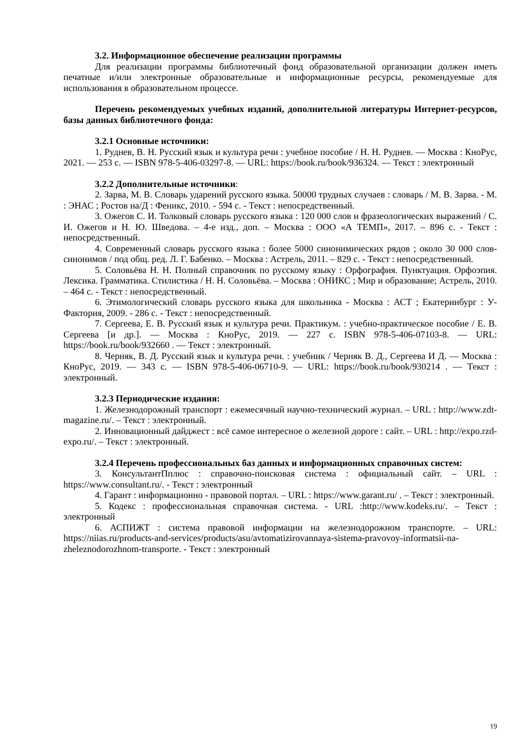3.2. Информационное обеспечение реализации программы
Для реализации программы библиотечный фонд образовательной организации должен иметь печатные и/или электронные образовательные и информационные ресурсы, рекомендуемые для использования в образовательном процессе.
Перечень рекомендуемых учебных изданий, дополнительной литературы Интернет-ресурсов, базы данных библиотечного фонда:
3.2.1 Основные источники:
1. Руднев, В. Н. Русский язык и культура речи : учебное пособие / Н. Н. Руднев. — Москва : КноРус, 2021. — 253 с. — ISBN 978-5-406-03297-8. — URL: https://book.ru/book/936324. — Текст : электронный
3.2.2 Дополнительные источники:
2. Зарва, М. В. Словарь ударений русского языка. 50000 трудных случаев : словарь / М. В. Зарва. - М. : ЭНАС ; Ростов на/Д : Феникс, 2010. - 594 с. - Текст : непосредственный.
3. Ожегов С. И. Толковый словарь русского языка : 120 000 слов и фразеологических выражений / С. И. Ожегов и Н. Ю. Шведова. – 4-е изд., доп. – Москва : ООО «А ТЕМП», 2017. – 896 с. - Текст : непосредственный.
4. Современный словарь русского языка : более 5000 синонимических рядов ; около 30 000 слов-синонимов / под общ. ред. Л. Г. Бабенко. – Москва : Астрель, 2011. – 829 с. - Текст : непосредственный.
5. Соловьёва Н. Н. Полный справочник по русскому языку : Орфография. Пунктуация. Орфоэпия. Лексика. Грамматика. Стилистика / Н. Н. Соловьёва. – Москва : ОНИКС ; Мир и образование; Астрель, 2010. – 464 с. - Текст : непосредственный.
6. Этимологический словарь русского языка для школьника - Москва : АСТ ; Екатеринбург : У-Фактория, 2009. - 286 с. - Текст : непосредственный.
7. Сергеева, Е. В. Русский язык и культура речи. Практикум. : учебно-практическое пособие / Е. В. Сергеева [и др.]. — Москва : КноРус, 2019. — 227 с. ISBN 978-5-406-07103-8. — URL: https://book.ru/book/932660 . — Текст : электронный.
8. Черняк, В. Д. Русский язык и культура речи. : учебник / Черняк В. Д., Сергеева И Д. — Москва : КноРус, 2019. — 343 с. — ISBN 978-5-406-06710-9. — URL: https://book.ru/book/930214 . — Текст : электронный.
3.2.3 Периодические издания:
1. Железнодорожный транспорт : ежемесячный научно-технический журнал. – URL : http://www.zdt-magazine.ru/. – Текст : электронный.
2. Инновационный дайджест : всё самое интересное о железной дороге : сайт. – URL : http://expo.rzd-expo.ru/. – Текст : электронный.
3.2.4 Перечень профессиональных баз данных и информационных справочных систем:
3. КонсультантПплюс : справочно-поисковая система : официальный сайт. – URL : https://www.consultant.ru/. - Текст : электронный
4. Гарант : информационно - правовой портал. – URL : https://www.garant.ru/ . – Текст : электронный.
5. Кодекс : профессиональная справочная система. - URL :http://www.kodeks.ru/. – Текст : электронный
6. АСПИЖТ : система правовой информации на железнодорожном транспорте. – URL: https://niias.ru/products-and-services/products/asu/avtomatizirovannaya-sistema-pravovoy-informatsii-na-zheleznodorozhnom-transporte. - Текст : электронный
19